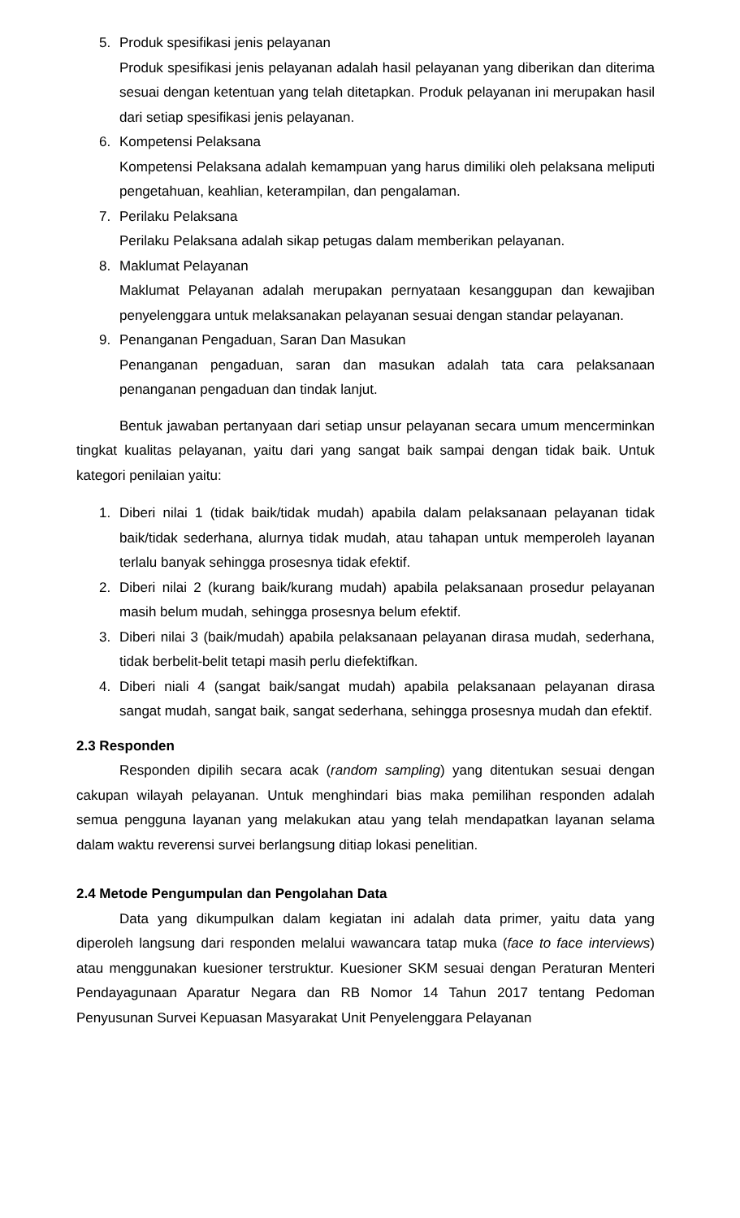5. Produk spesifikasi jenis pelayanan
Produk spesifikasi jenis pelayanan adalah hasil pelayanan yang diberikan dan diterima sesuai dengan ketentuan yang telah ditetapkan. Produk pelayanan ini merupakan hasil dari setiap spesifikasi jenis pelayanan.
6. Kompetensi Pelaksana
Kompetensi Pelaksana adalah kemampuan yang harus dimiliki oleh pelaksana meliputi pengetahuan, keahlian, keterampilan, dan pengalaman.
7. Perilaku Pelaksana
Perilaku Pelaksana adalah sikap petugas dalam memberikan pelayanan.
8. Maklumat Pelayanan
Maklumat Pelayanan adalah merupakan pernyataan kesanggupan dan kewajiban penyelenggara untuk melaksanakan pelayanan sesuai dengan standar pelayanan.
9. Penanganan Pengaduan, Saran Dan Masukan
Penanganan pengaduan, saran dan masukan adalah tata cara pelaksanaan penanganan pengaduan dan tindak lanjut.
Bentuk jawaban pertanyaan dari setiap unsur pelayanan secara umum mencerminkan tingkat kualitas pelayanan, yaitu dari yang sangat baik sampai dengan tidak baik. Untuk kategori penilaian yaitu:
1. Diberi nilai 1 (tidak baik/tidak mudah) apabila dalam pelaksanaan pelayanan tidak baik/tidak sederhana, alurnya tidak mudah, atau tahapan untuk memperoleh layanan terlalu banyak sehingga prosesnya tidak efektif.
2. Diberi nilai 2 (kurang baik/kurang mudah) apabila pelaksanaan prosedur pelayanan masih belum mudah, sehingga prosesnya belum efektif.
3. Diberi nilai 3 (baik/mudah) apabila pelaksanaan pelayanan dirasa mudah, sederhana, tidak berbelit-belit tetapi masih perlu diefektifkan.
4. Diberi niali 4 (sangat baik/sangat mudah) apabila pelaksanaan pelayanan dirasa sangat mudah, sangat baik, sangat sederhana, sehingga prosesnya mudah dan efektif.
2.3 Responden
Responden dipilih secara acak (random sampling) yang ditentukan sesuai dengan cakupan wilayah pelayanan. Untuk menghindari bias maka pemilihan responden adalah semua pengguna layanan yang melakukan atau yang telah mendapatkan layanan selama dalam waktu reverensi survei berlangsung ditiap lokasi penelitian.
2.4 Metode Pengumpulan dan Pengolahan Data
Data yang dikumpulkan dalam kegiatan ini adalah data primer, yaitu data yang diperoleh langsung dari responden melalui wawancara tatap muka (face to face interviews) atau menggunakan kuesioner terstruktur. Kuesioner SKM sesuai dengan Peraturan Menteri Pendayagunaan Aparatur Negara dan RB Nomor 14 Tahun 2017 tentang Pedoman Penyusunan Survei Kepuasan Masyarakat Unit Penyelenggara Pelayanan